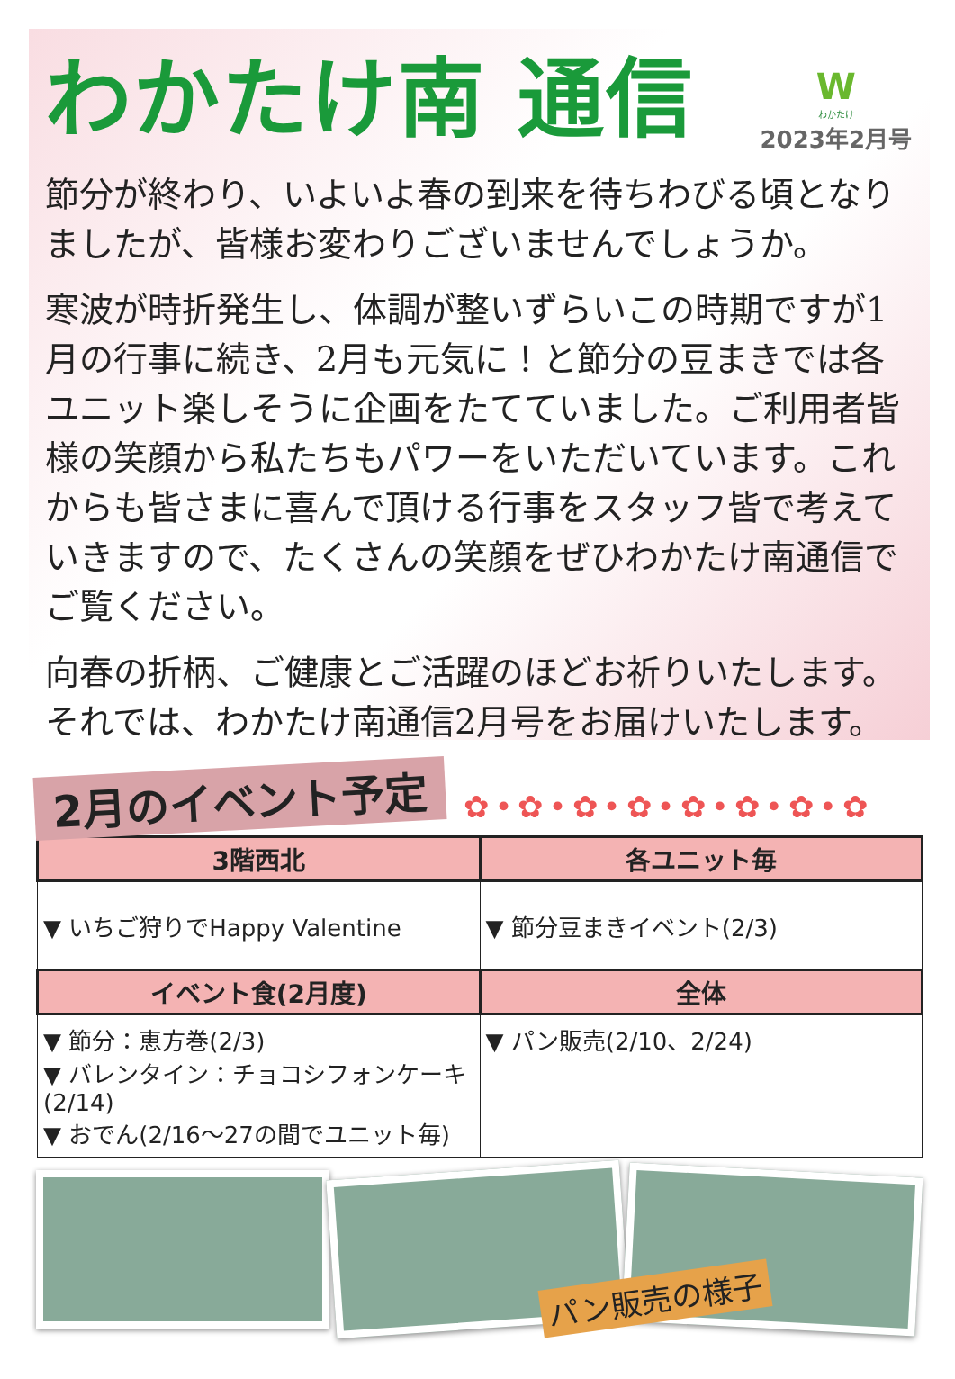わかたけ南 通信
W
わかたけ
2023年2月号
節分が終わり、いよいよ春の到来を待ちわびる頃となりましたが、皆様お変わりございませんでしょうか。
寒波が時折発生し、体調が整いずらいこの時期ですが1月の行事に続き、2月も元気に！と節分の豆まきでは各ユニット楽しそうに企画をたてていました。ご利用者皆様の笑顔から私たちもパワーをいただいています。これからも皆さまに喜んで頂ける行事をスタッフ皆で考えていきますので、たくさんの笑顔をぜひわかたけ南通信でご覧ください。
向春の折柄、ご健康とご活躍のほどお祈りいたします。それでは、わかたけ南通信2月号をお届けいたします。
2月のイベント予定
✿•✿•✿•✿•✿•✿•✿•✿
| 3階西北 | 各ユニット毎 |
| --- | --- |
| ▼ いちご狩りでHappy Valentine | ▼ 節分豆まきイベント(2/3) |
| イベント食(2月度) | 全体 |
| ▼ 節分：恵方巻(2/3) ▼ バレンタイン：チョコシフォンケーキ(2/14) ▼ おでん(2/16～27の間でユニット毎) | ▼ パン販売(2/10、2/24) |
パン販売の様子